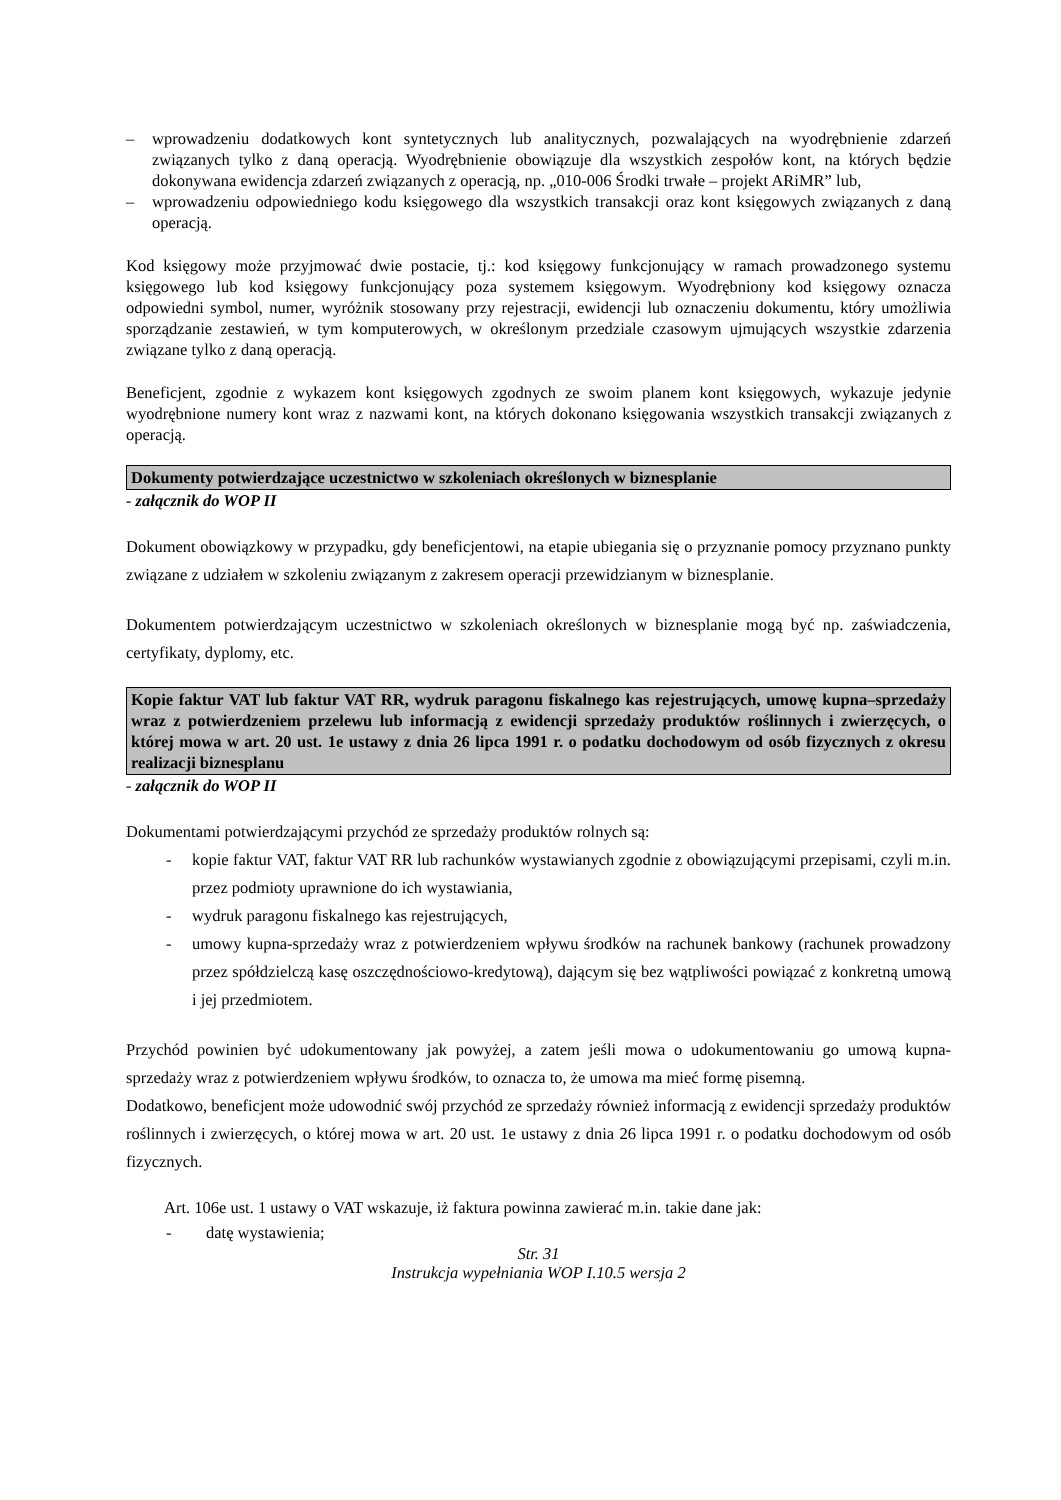– wprowadzeniu dodatkowych kont syntetycznych lub analitycznych, pozwalających na wyodrębnienie zdarzeń związanych tylko z daną operacją. Wyodrębnienie obowiązuje dla wszystkich zespołów kont, na których będzie dokonywana ewidencja zdarzeń związanych z operacją, np. „010-006 Środki trwałe – projekt ARiMR” lub,
– wprowadzeniu odpowiedniego kodu księgowego dla wszystkich transakcji oraz kont księgowych związanych z daną operacją.
Kod księgowy może przyjmować dwie postacie, tj.: kod księgowy funkcjonujący w ramach prowadzonego systemu księgowego lub kod księgowy funkcjonujący poza systemem księgowym. Wyodrębniony kod księgowy oznacza odpowiedni symbol, numer, wyróżnik stosowany przy rejestracji, ewidencji lub oznaczeniu dokumentu, który umożliwia sporządzanie zestawień, w tym komputerowych, w określonym przedziale czasowym ujmujących wszystkie zdarzenia związane tylko z daną operacją.
Beneficjent, zgodnie z wykazem kont księgowych zgodnych ze swoim planem kont księgowych, wykazuje jedynie wyodrębnione numery kont wraz z nazwami kont, na których dokonano księgowania wszystkich transakcji związanych z operacją.
Dokumenty potwierdzające uczestnictwo w szkoleniach określonych w biznesplanie
- załącznik do WOP II
Dokument obowiązkowy w przypadku, gdy beneficjentowi, na etapie ubiegania się o przyznanie pomocy przyznano punkty związane z udziałem w szkoleniu związanym z zakresem operacji przewidzianym w biznesplanie.
Dokumentem potwierdzającym uczestnictwo w szkoleniach określonych w biznesplanie mogą być np. zaświadczenia, certyfikaty, dyplomy, etc.
Kopie faktur VAT lub faktur VAT RR, wydruk paragonu fiskalnego kas rejestrujących, umowę kupna–sprzedaży wraz z potwierdzeniem przelewu lub informacją z ewidencji sprzedaży produktów roślinnych i zwierzęcych, o której mowa w art. 20 ust. 1e ustawy z dnia 26 lipca 1991 r. o podatku dochodowym od osób fizycznych z okresu realizacji biznesplanu
- załącznik do WOP II
Dokumentami potwierdzającymi przychód ze sprzedaży produktów rolnych są:
- kopie faktur VAT, faktur VAT RR lub rachunków wystawianych zgodnie z obowiązującymi przepisami, czyli m.in. przez podmioty uprawnione do ich wystawiania,
- wydruk paragonu fiskalnego kas rejestrujących,
- umowy kupna-sprzedaży wraz z potwierdzeniem wpływu środków na rachunek bankowy (rachunek prowadzony przez spółdzielczą kasę oszczędnościowo-kredytową), dającym się bez wątpliwości powiązać z konkretną umową i jej przedmiotem.
Przychód powinien być udokumentowany jak powyżej, a zatem jeśli mowa o udokumentowaniu go umową kupna-sprzedaży wraz z potwierdzeniem wpływu środków, to oznacza to, że umowa ma mieć formę pisemną.
Dodatkowo, beneficjent może udowodnić swój przychód ze sprzedaży również informacją z ewidencji sprzedaży produktów roślinnych i zwierzęcych, o której mowa w art. 20 ust. 1e ustawy z dnia 26 lipca 1991 r. o podatku dochodowym od osób fizycznych.
Art. 106e ust. 1 ustawy o VAT wskazuje, iż faktura powinna zawierać m.in. takie dane jak:
- datę wystawienia;
Str. 31
Instrukcja wypełniania WOP I.10.5 wersja 2